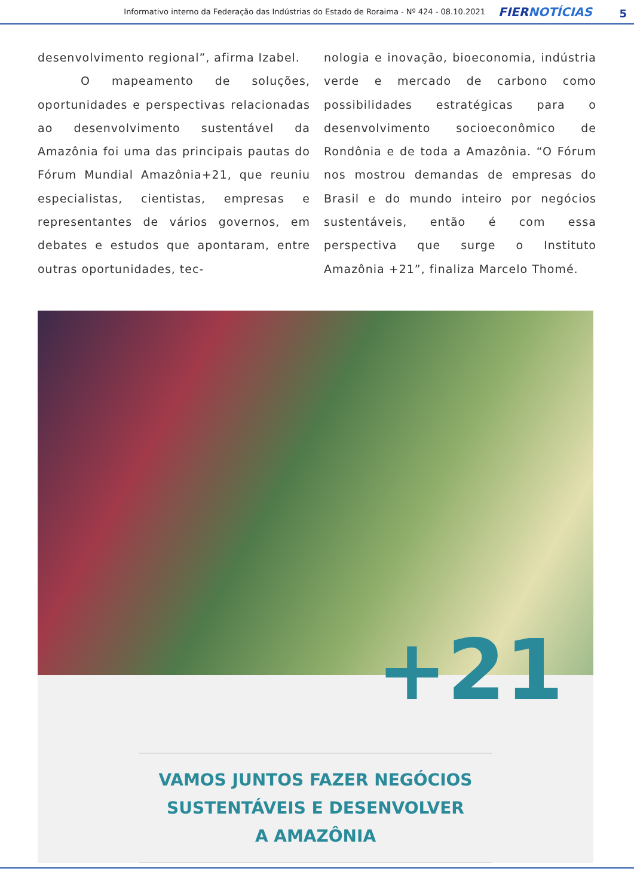Informativo interno da Federação das Indústrias do Estado de Roraima - Nº 424 - 08.10.2021 FIERNOTÍCIAS 5
desenvolvimento regional”, afirma Izabel.
O mapeamento de soluções, oportunidades e perspectivas relacionadas ao desenvolvimento sustentável da Amazônia foi uma das principais pautas do Fórum Mundial Amazônia+21, que reuniu especialistas, cientistas, empresas e representantes de vários governos, em debates e estudos que apontaram, entre outras oportunidades, tec-
nologia e inovação, bioeconomia, indústria verde e mercado de carbono como possibilidades estratégicas para o desenvolvimento socioeconômico de Rondônia e de toda a Amazônia. “O Fórum nos mostrou demandas de empresas do Brasil e do mundo inteiro por negócios sustentáveis, então é com essa perspectiva que surge o Instituto Amazônia +21”, finaliza Marcelo Thomé.
+21
VAMOS JUNTOS FAZER NEGÓCIOS
SUSTENTÁVEIS E DESENVOLVER
A AMAZÔNIA